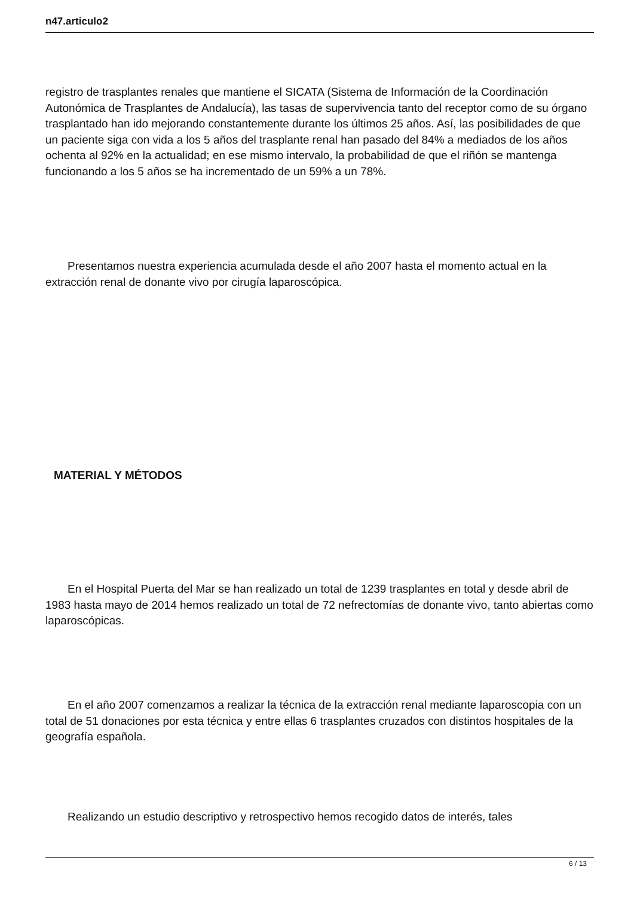n47.articulo2
registro de trasplantes renales que mantiene el SICATA (Sistema de Información de la Coordinación Autonómica de Trasplantes de Andalucía), las tasas de supervivencia tanto del receptor como de su órgano trasplantado han ido mejorando constantemente durante los últimos 25 años. Así, las posibilidades de que un paciente siga con vida a los 5 años del trasplante renal han pasado del 84% a mediados de los años ochenta al 92% en la actualidad; en ese mismo intervalo, la probabilidad de que el riñón se mantenga funcionando a los 5 años se ha incrementado de un 59% a un 78%.
Presentamos nuestra experiencia acumulada desde el año 2007 hasta el momento actual en la extracción renal de donante vivo por cirugía laparoscópica.
MATERIAL Y MÉTODOS
En el Hospital Puerta del Mar se han realizado un total de 1239 trasplantes en total y desde abril de 1983 hasta mayo de 2014 hemos realizado un total de 72 nefrectomías de donante vivo, tanto abiertas como laparoscópicas.
En el año 2007 comenzamos a realizar la técnica de la extracción renal mediante laparoscopia con un total de 51 donaciones por esta técnica y entre ellas 6 trasplantes cruzados con distintos hospitales de la geografía española.
Realizando un estudio descriptivo y retrospectivo hemos recogido datos de interés, tales
6 / 13